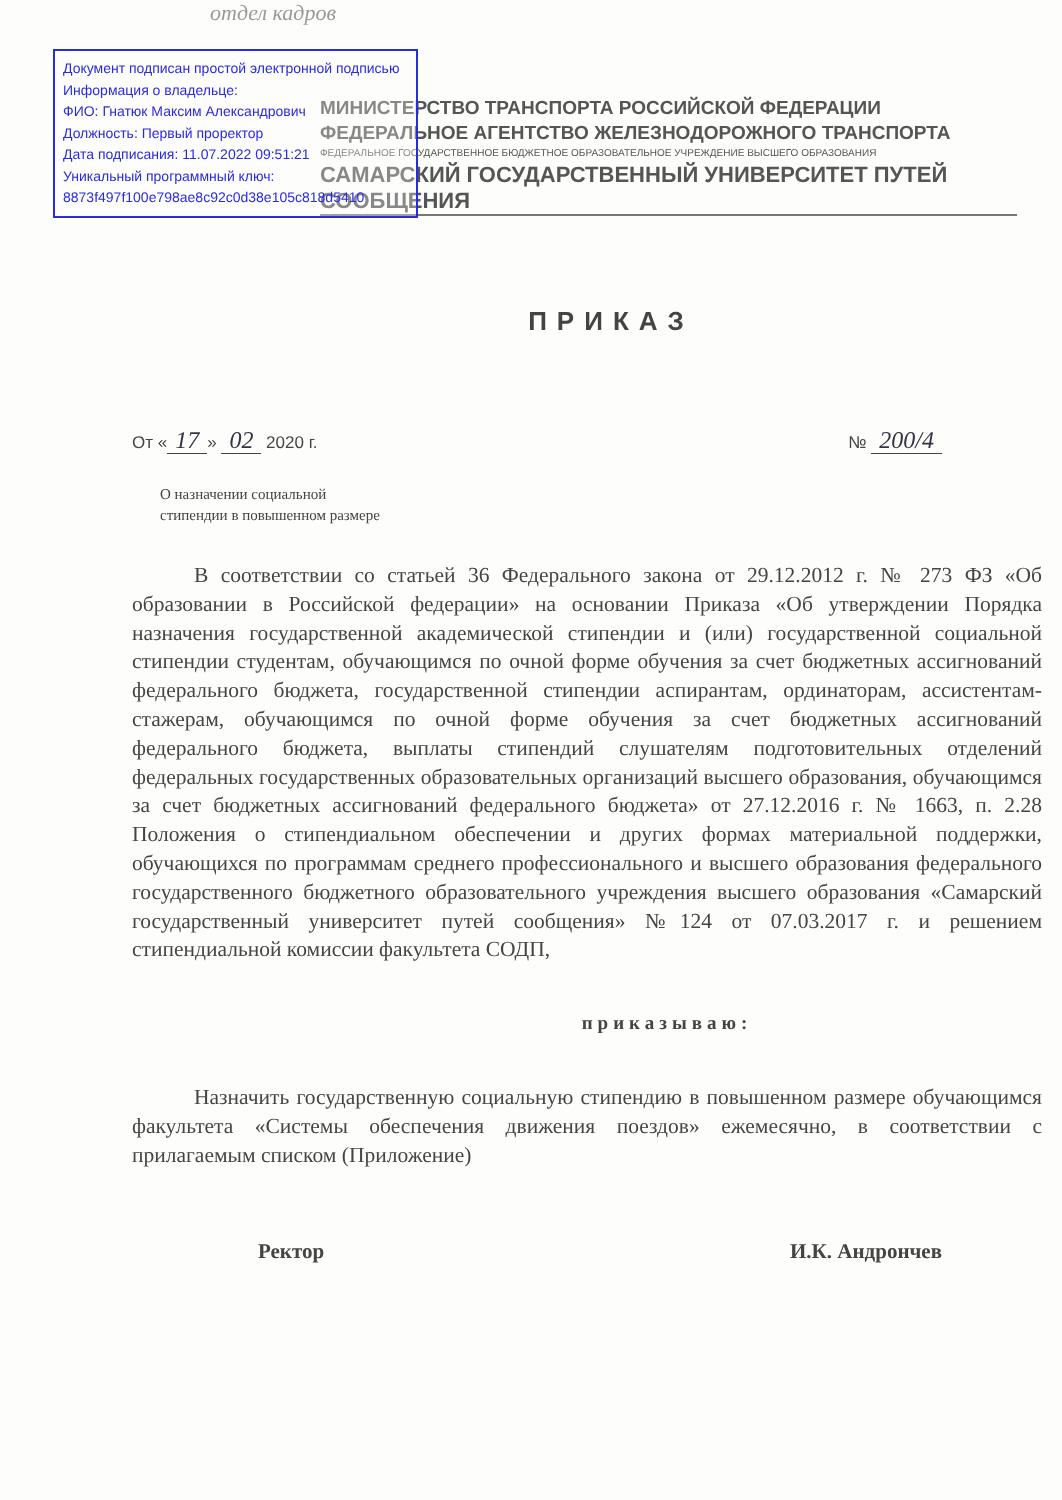отдел кадров
Документ подписан простой электронной подписью
Информация о владельце:
ФИО: Гнатюк Максим Александрович
Должность: Первый проректор
Дата подписания: 11.07.2022 09:51:21
Уникальный программный ключ:
8873f497f100e798ae8c92c0d38e105c818d5410
МИНИСТЕРСТВО ТРАНСПОРТА РОССИЙСКОЙ ФЕДЕРАЦИИ
ФЕДЕРАЛЬНОЕ АГЕНТСТВО ЖЕЛЕЗНОДОРОЖНОГО ТРАНСПОРТА
ФЕДЕРАЛЬНОЕ ГОСУДАРСТВЕННОЕ БЮДЖЕТНОЕ ОБРАЗОВАТЕЛЬНОЕ УЧРЕЖДЕНИЕ ВЫСШЕГО ОБРАЗОВАНИЯ
САМАРСКИЙ ГОСУДАРСТВЕННЫЙ УНИВЕРСИТЕТ ПУТЕЙ СООБЩЕНИЯ
ПРИКАЗ
От « 17 » 02 2020 г. № 200/4
О назначении социальной
стипендии в повышенном размере
В соответствии со статьей 36 Федерального закона от 29.12.2012 г. № 273 ФЗ «Об образовании в Российской федерации» на основании Приказа «Об утверждении Порядка назначения государственной академической стипендии и (или) государственной социальной стипендии студентам, обучающимся по очной форме обучения за счет бюджетных ассигнований федерального бюджета, государственной стипендии аспирантам, ординаторам, ассистентам-стажерам, обучающимся по очной форме обучения за счет бюджетных ассигнований федерального бюджета, выплаты стипендий слушателям подготовительных отделений федеральных государственных образовательных организаций высшего образования, обучающимся за счет бюджетных ассигнований федерального бюджета» от 27.12.2016 г. № 1663, п. 2.28 Положения о стипендиальном обеспечении и других формах материальной поддержки, обучающихся по программам среднего профессионального и высшего образования федерального государственного бюджетного образовательного учреждения высшего образования «Самарский государственный университет путей сообщения» №124 от 07.03.2017 г. и решением стипендиальной комиссии факультета СОДП,
приказываю:
Назначить государственную социальную стипендию в повышенном размере обучающимся факультета «Системы обеспечения движения поездов» ежемесячно, в соответствии с прилагаемым списком (Приложение)
Ректор И.К. Андрончев